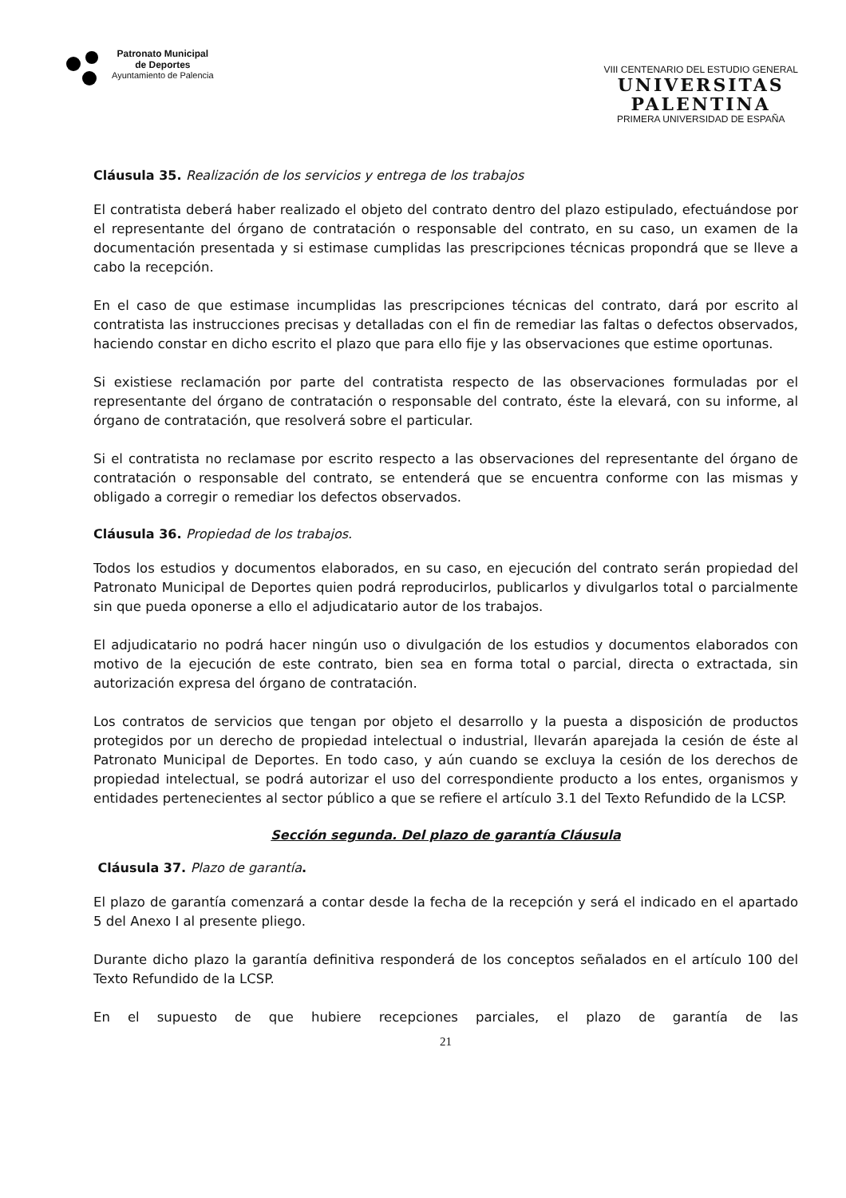Patronato Municipal
de Deportes
Ayuntamiento de Palencia
VIII CENTENARIO DEL ESTUDIO GENERAL
UNIVERSITAS
PALENTINA
PRIMERA UNIVERSIDAD DE ESPAÑA
Cláusula 35. Realización de los servicios y entrega de los trabajos
El contratista deberá haber realizado el objeto del contrato dentro del plazo estipulado, efectuándose por el representante del órgano de contratación o responsable del contrato, en su caso, un examen de la documentación presentada y si estimase cumplidas las prescripciones técnicas propondrá que se lleve a cabo la recepción.
En el caso de que estimase incumplidas las prescripciones técnicas del contrato, dará por escrito al contratista las instrucciones precisas y detalladas con el fin de remediar las faltas o defectos observados, haciendo constar en dicho escrito el plazo que para ello fije y las observaciones que estime oportunas.
Si existiese reclamación por parte del contratista respecto de las observaciones formuladas por el representante del órgano de contratación o responsable del contrato, éste la elevará, con su informe, al órgano de contratación, que resolverá sobre el particular.
Si el contratista no reclamase por escrito respecto a las observaciones del representante del órgano de contratación o responsable del contrato, se entenderá que se encuentra conforme con las mismas y obligado a corregir o remediar los defectos observados.
Cláusula 36. Propiedad de los trabajos.
Todos los estudios y documentos elaborados, en su caso, en ejecución del contrato serán propiedad del Patronato Municipal de Deportes quien podrá reproducirlos, publicarlos y divulgarlos total o parcialmente sin que pueda oponerse a ello el adjudicatario autor de los trabajos.
El adjudicatario no podrá hacer ningún uso o divulgación de los estudios y documentos elaborados con motivo de la ejecución de este contrato, bien sea en forma total o parcial, directa o extractada, sin autorización expresa del órgano de contratación.
Los contratos de servicios que tengan por objeto el desarrollo y la puesta a disposición de productos protegidos por un derecho de propiedad intelectual o industrial, llevarán aparejada la cesión de éste al Patronato Municipal de Deportes. En todo caso, y aún cuando se excluya la cesión de los derechos de propiedad intelectual, se podrá autorizar el uso del correspondiente producto a los entes, organismos y entidades pertenecientes al sector público a que se refiere el artículo 3.1 del Texto Refundido de la LCSP.
Sección segunda. Del plazo de garantía Cláusula
Cláusula 37. Plazo de garantía.
El plazo de garantía comenzará a contar desde la fecha de la recepción y será el indicado en el apartado 5 del Anexo I al presente pliego.
Durante dicho plazo la garantía definitiva responderá de los conceptos señalados en el artículo 100 del Texto Refundido de la LCSP.
En el supuesto de que hubiere recepciones parciales, el plazo de garantía de las
21